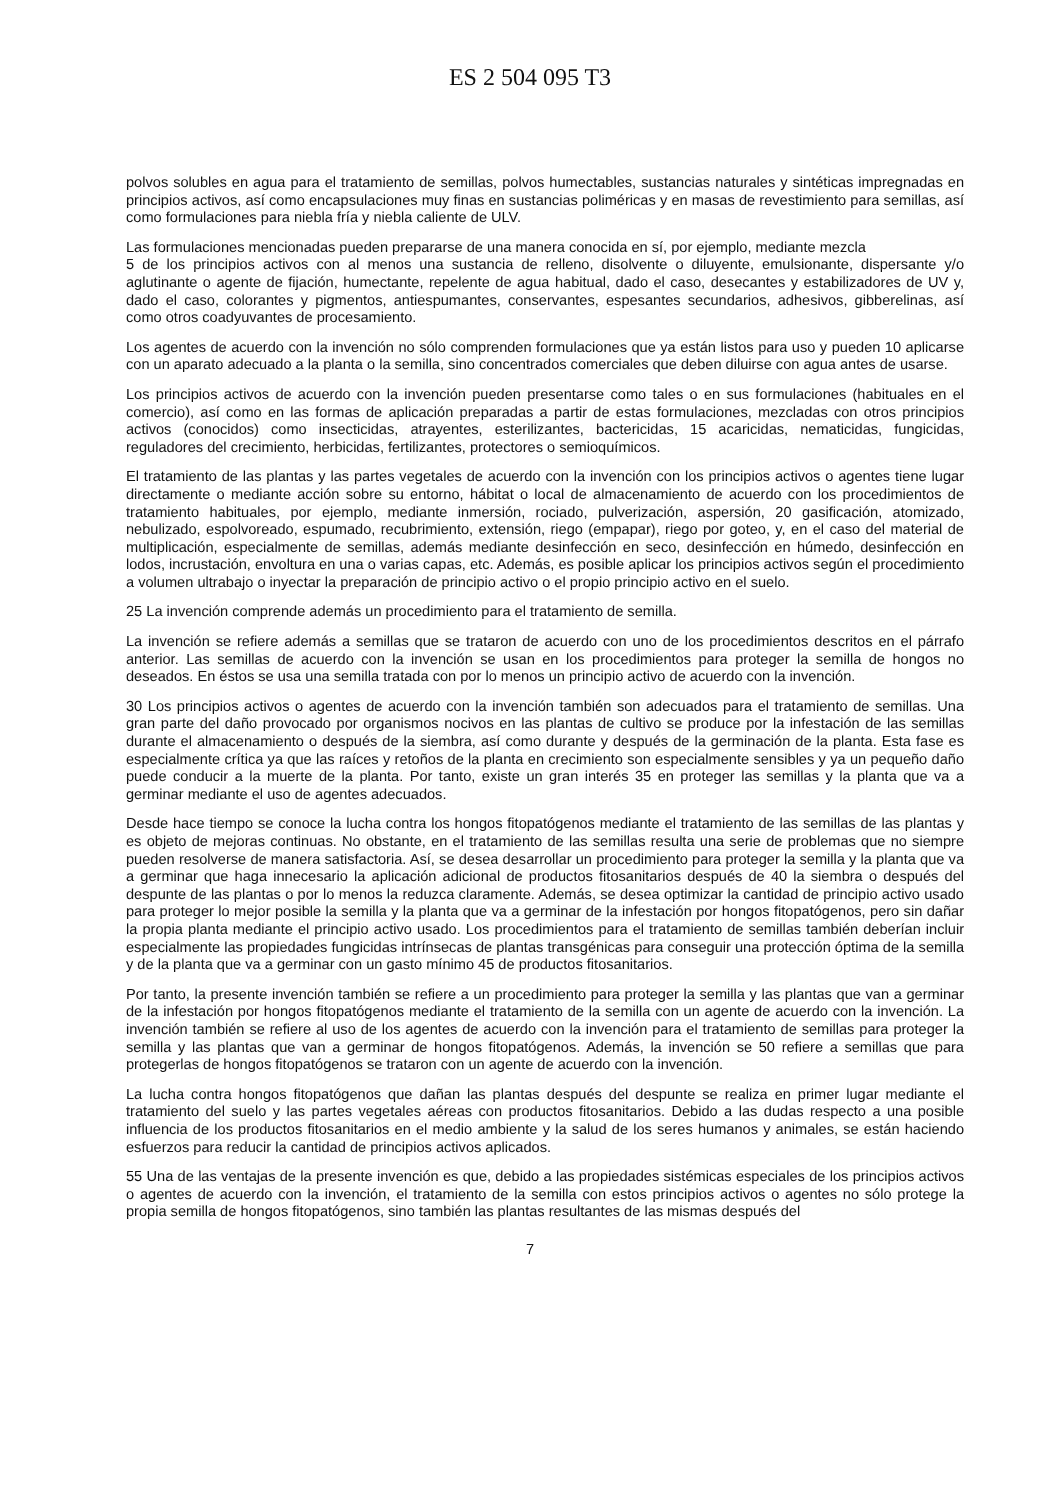ES 2 504 095 T3
polvos solubles en agua para el tratamiento de semillas, polvos humectables, sustancias naturales y sintéticas impregnadas en principios activos, así como encapsulaciones muy finas en sustancias poliméricas y en masas de revestimiento para semillas, así como formulaciones para niebla fría y niebla caliente de ULV.
Las formulaciones mencionadas pueden prepararse de una manera conocida en sí, por ejemplo, mediante mezcla
5 de los principios activos con al menos una sustancia de relleno, disolvente o diluyente, emulsionante, dispersante y/o aglutinante o agente de fijación, humectante, repelente de agua habitual, dado el caso, desecantes y estabilizadores de UV y, dado el caso, colorantes y pigmentos, antiespumantes, conservantes, espesantes secundarios, adhesivos, gibberelinas, así como otros coadyuvantes de procesamiento.
Los agentes de acuerdo con la invención no sólo comprenden formulaciones que ya están listos para uso y pueden 10 aplicarse con un aparato adecuado a la planta o la semilla, sino concentrados comerciales que deben diluirse con agua antes de usarse.
Los principios activos de acuerdo con la invención pueden presentarse como tales o en sus formulaciones (habituales en el comercio), así como en las formas de aplicación preparadas a partir de estas formulaciones, mezcladas con otros principios activos (conocidos) como insecticidas, atrayentes, esterilizantes, bactericidas, 15 acaricidas, nematicidas, fungicidas, reguladores del crecimiento, herbicidas, fertilizantes, protectores o semioquímicos.
El tratamiento de las plantas y las partes vegetales de acuerdo con la invención con los principios activos o agentes tiene lugar directamente o mediante acción sobre su entorno, hábitat o local de almacenamiento de acuerdo con los procedimientos de tratamiento habituales, por ejemplo, mediante inmersión, rociado, pulverización, aspersión, 20 gasificación, atomizado, nebulizado, espolvoreado, espumado, recubrimiento, extensión, riego (empapar), riego por goteo, y, en el caso del material de multiplicación, especialmente de semillas, además mediante desinfección en seco, desinfección en húmedo, desinfección en lodos, incrustación, envoltura en una o varias capas, etc. Además, es posible aplicar los principios activos según el procedimiento a volumen ultrabajo o inyectar la preparación de principio activo o el propio principio activo en el suelo.
25 La invención comprende además un procedimiento para el tratamiento de semilla.
La invención se refiere además a semillas que se trataron de acuerdo con uno de los procedimientos descritos en el párrafo anterior. Las semillas de acuerdo con la invención se usan en los procedimientos para proteger la semilla de hongos no deseados. En éstos se usa una semilla tratada con por lo menos un principio activo de acuerdo con la invención.
30 Los principios activos o agentes de acuerdo con la invención también son adecuados para el tratamiento de semillas. Una gran parte del daño provocado por organismos nocivos en las plantas de cultivo se produce por la infestación de las semillas durante el almacenamiento o después de la siembra, así como durante y después de la germinación de la planta. Esta fase es especialmente crítica ya que las raíces y retoños de la planta en crecimiento son especialmente sensibles y ya un pequeño daño puede conducir a la muerte de la planta. Por tanto, existe un gran interés 35 en proteger las semillas y la planta que va a germinar mediante el uso de agentes adecuados.
Desde hace tiempo se conoce la lucha contra los hongos fitopatógenos mediante el tratamiento de las semillas de las plantas y es objeto de mejoras continuas. No obstante, en el tratamiento de las semillas resulta una serie de problemas que no siempre pueden resolverse de manera satisfactoria. Así, se desea desarrollar un procedimiento para proteger la semilla y la planta que va a germinar que haga innecesario la aplicación adicional de productos fitosanitarios después de 40 la siembra o después del despunte de las plantas o por lo menos la reduzca claramente. Además, se desea optimizar la cantidad de principio activo usado para proteger lo mejor posible la semilla y la planta que va a germinar de la infestación por hongos fitopatógenos, pero sin dañar la propia planta mediante el principio activo usado. Los procedimientos para el tratamiento de semillas también deberían incluir especialmente las propiedades fungicidas intrínsecas de plantas transgénicas para conseguir una protección óptima de la semilla y de la planta que va a germinar con un gasto mínimo 45 de productos fitosanitarios.
Por tanto, la presente invención también se refiere a un procedimiento para proteger la semilla y las plantas que van a germinar de la infestación por hongos fitopatógenos mediante el tratamiento de la semilla con un agente de acuerdo con la invención. La invención también se refiere al uso de los agentes de acuerdo con la invención para el tratamiento de semillas para proteger la semilla y las plantas que van a germinar de hongos fitopatógenos. Además, la invención se 50 refiere a semillas que para protegerlas de hongos fitopatógenos se trataron con un agente de acuerdo con la invención.
La lucha contra hongos fitopatógenos que dañan las plantas después del despunte se realiza en primer lugar mediante el tratamiento del suelo y las partes vegetales aéreas con productos fitosanitarios. Debido a las dudas respecto a una posible influencia de los productos fitosanitarios en el medio ambiente y la salud de los seres humanos y animales, se están haciendo esfuerzos para reducir la cantidad de principios activos aplicados.
55 Una de las ventajas de la presente invención es que, debido a las propiedades sistémicas especiales de los principios activos o agentes de acuerdo con la invención, el tratamiento de la semilla con estos principios activos o agentes no sólo protege la propia semilla de hongos fitopatógenos, sino también las plantas resultantes de las mismas después del
7